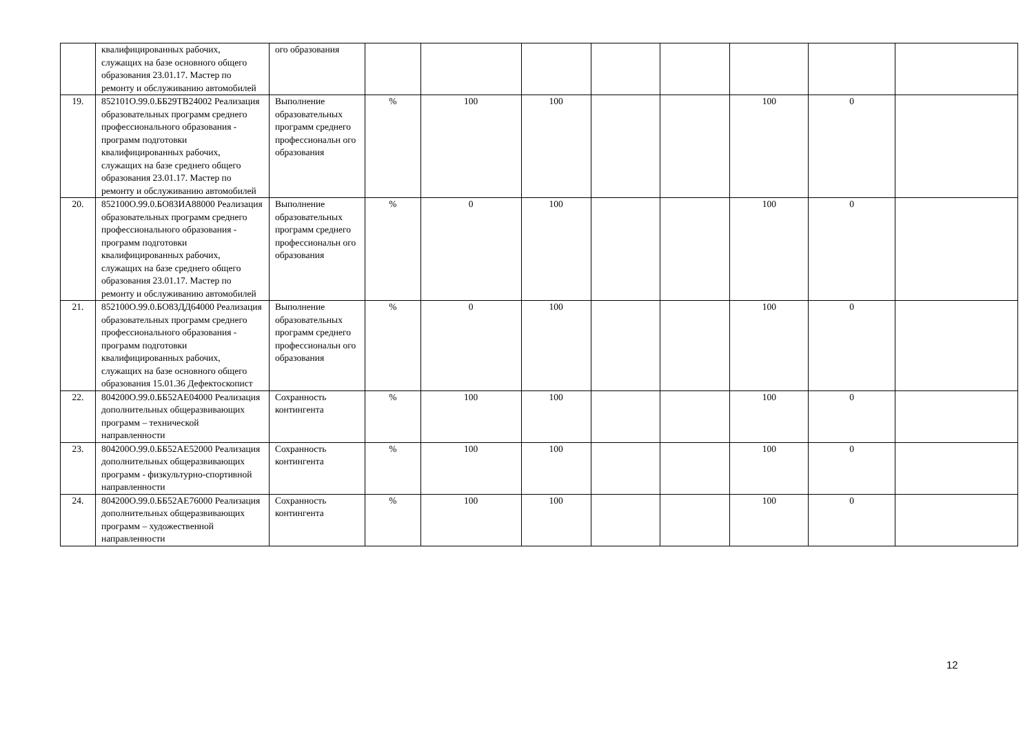| | квалифицированных рабочих, служащих на базе основного общего образования 23.01.17. Мастер по ремонту и обслуживанию автомобилей | ого образования | | | | | | | | |
| 19. | 852101О.99.0.ББ29ТВ24002 Реализация образовательных программ среднего профессионального образования - программ подготовки квалифицированных рабочих, служащих на базе среднего общего образования 23.01.17. Мастер по ремонту и обслуживанию автомобилей | Выполнение образовательных программ среднего профессиональн ого образования | % | 100 | 100 | | | 100 | 0 | |
| 20. | 852100О.99.0.БО83ИА88000 Реализация образовательных программ среднего профессионального образования - программ подготовки квалифицированных рабочих, служащих на базе среднего общего образования 23.01.17. Мастер по ремонту и обслуживанию автомобилей | Выполнение образовательных программ среднего профессиональн ого образования | % | 0 | 100 | | | 100 | 0 | |
| 21. | 852100О.99.0.БО83ДД64000 Реализация образовательных программ среднего профессионального образования - программ подготовки квалифицированных рабочих, служащих на базе основного общего образования 15.01.36 Дефектоскопист | Выполнение образовательных программ среднего профессиональн ого образования | % | 0 | 100 | | | 100 | 0 | |
| 22. | 804200О.99.0.ББ52АЕ04000 Реализация дополнительных общеразвивающих программ – технической направленности | Сохранность контингента | % | 100 | 100 | | | 100 | 0 | |
| 23. | 804200О.99.0.ББ52АЕ52000 Реализация дополнительных общеразвивающих программ - физкультурно-спортивной направленности | Сохранность контингента | % | 100 | 100 | | | 100 | 0 | |
| 24. | 804200О.99.0.ББ52АЕ76000 Реализация дополнительных общеразвивающих программ – художественной направленности | Сохранность контингента | % | 100 | 100 | | | 100 | 0 | |
12